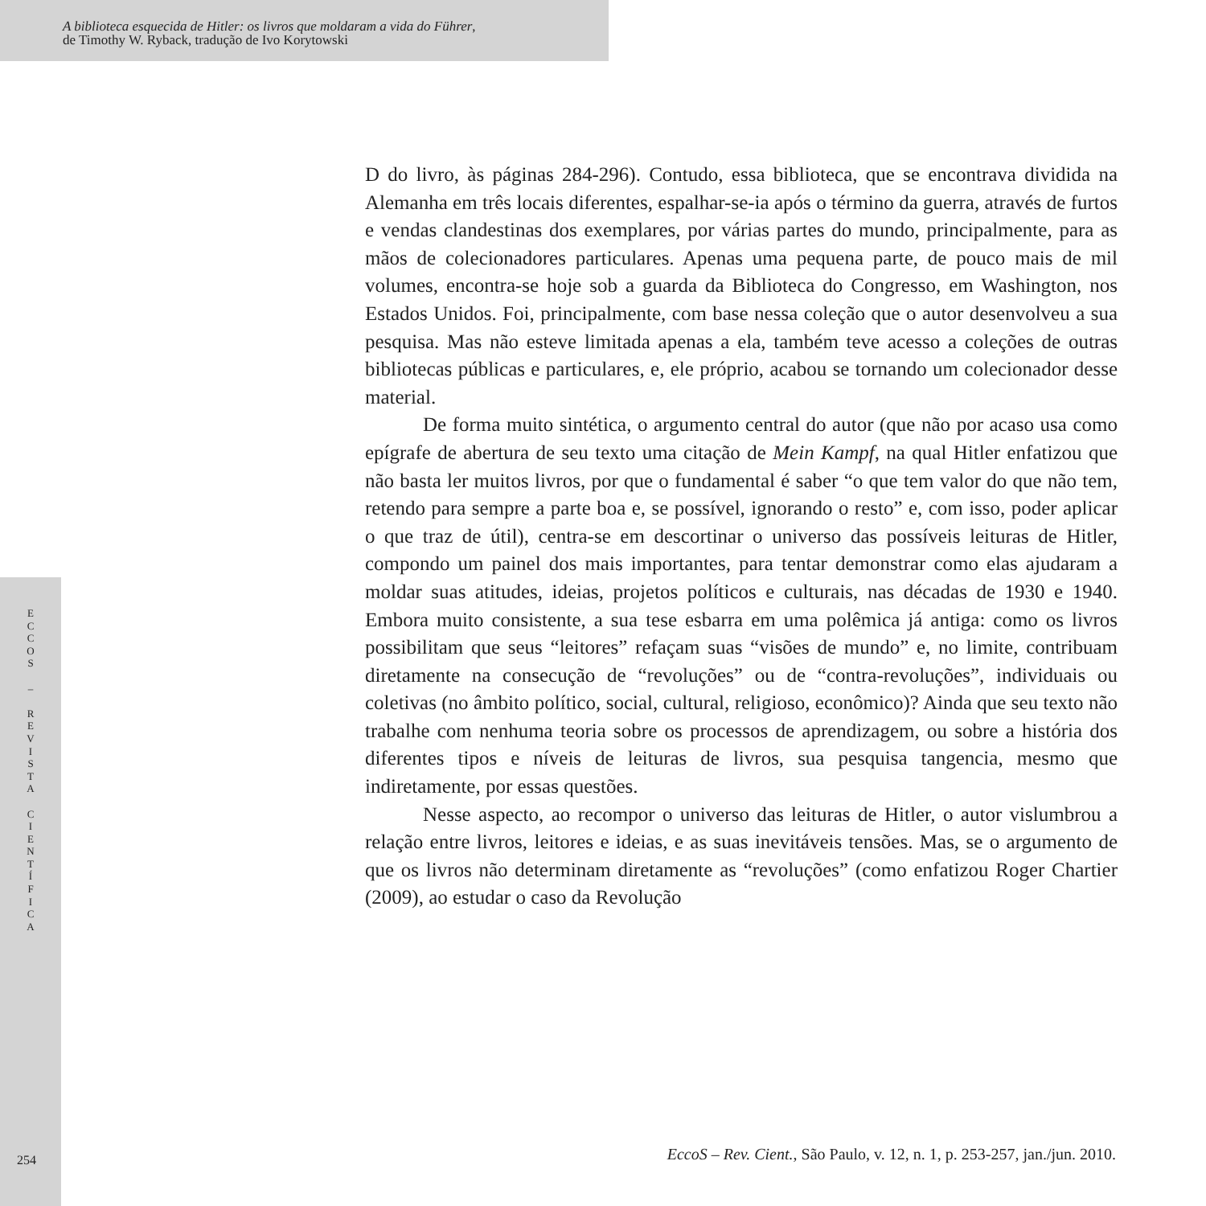A biblioteca esquecida de Hitler: os livros que moldaram a vida do Führer,
de Timothy W. Ryback, tradução de Ivo Korytowski
E
C
C
O
S
–
R
E
V
I
S
T
A
C
I
E
N
T
Í
F
I
C
A
D do livro, às páginas 284-296). Contudo, essa biblioteca, que se encontrava dividida na Alemanha em três locais diferentes, espalhar-se-ia após o término da guerra, através de furtos e vendas clandestinas dos exemplares, por várias partes do mundo, principalmente, para as mãos de colecionadores particulares. Apenas uma pequena parte, de pouco mais de mil volumes, encontra-se hoje sob a guarda da Biblioteca do Congresso, em Washington, nos Estados Unidos. Foi, principalmente, com base nessa coleção que o autor desenvolveu a sua pesquisa. Mas não esteve limitada apenas a ela, também teve acesso a coleções de outras bibliotecas públicas e particulares, e, ele próprio, acabou se tornando um colecionador desse material.
De forma muito sintética, o argumento central do autor (que não por acaso usa como epígrafe de abertura de seu texto uma citação de Mein Kampf, na qual Hitler enfatizou que não basta ler muitos livros, por que o fundamental é saber “o que tem valor do que não tem, retendo para sempre a parte boa e, se possível, ignorando o resto” e, com isso, poder aplicar o que traz de útil), centra-se em descortinar o universo das possíveis leituras de Hitler, compondo um painel dos mais importantes, para tentar demonstrar como elas ajudaram a moldar suas atitudes, ideias, projetos políticos e culturais, nas décadas de 1930 e 1940. Embora muito consistente, a sua tese esbarra em uma polêmica já antiga: como os livros possibilitam que seus “leitores” refaçam suas “visões de mundo” e, no limite, contribuam diretamente na consecução de “revoluções” ou de “contra-revoluções”, individuais ou coletivas (no âmbito político, social, cultural, religioso, econômico)? Ainda que seu texto não trabalhe com nenhuma teoria sobre os processos de aprendizagem, ou sobre a história dos diferentes tipos e níveis de leituras de livros, sua pesquisa tangencia, mesmo que indiretamente, por essas questões.
Nesse aspecto, ao recompor o universo das leituras de Hitler, o autor vislumbrou a relação entre livros, leitores e ideias, e as suas inevitáveis tensões. Mas, se o argumento de que os livros não determinam diretamente as “revoluções” (como enfatizou Roger Chartier (2009), ao estudar o caso da Revolução
254
EccoS – Rev. Cient., São Paulo, v. 12, n. 1, p. 253-257, jan./jun. 2010.